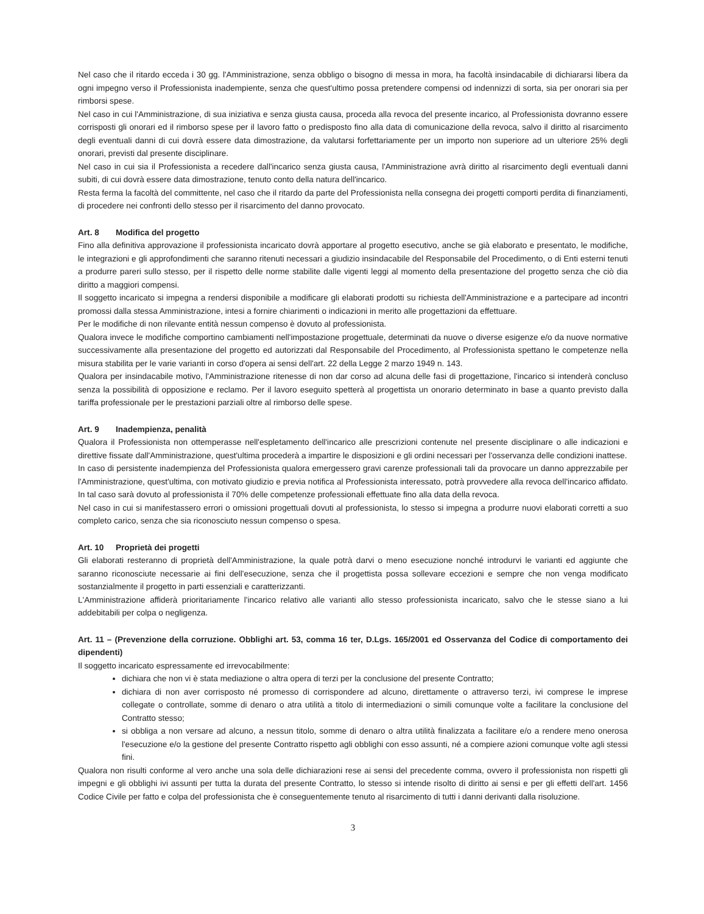Nel caso che il ritardo ecceda i 30 gg. l'Amministrazione, senza obbligo o bisogno di messa in mora, ha facoltà insindacabile di dichiararsi libera da ogni impegno verso il Professionista inadempiente, senza che quest'ultimo possa pretendere compensi od indennizzi di sorta, sia per onorari sia per rimborsi spese.
Nel caso in cui l'Amministrazione, di sua iniziativa e senza giusta causa, proceda alla revoca del presente incarico, al Professionista dovranno essere corrisposti gli onorari ed il rimborso spese per il lavoro fatto o predisposto fino alla data di comunicazione della revoca, salvo il diritto al risarcimento degli eventuali danni di cui dovrà essere data dimostrazione, da valutarsi forfettariamente per un importo non superiore ad un ulteriore 25% degli onorari, previsti dal presente disciplinare.
Nel caso in cui sia il Professionista a recedere dall'incarico senza giusta causa, l'Amministrazione avrà diritto al risarcimento degli eventuali danni subiti, di cui dovrà essere data dimostrazione, tenuto conto della natura dell'incarico.
Resta ferma la facoltà del committente, nel caso che il ritardo da parte del Professionista nella consegna dei progetti comporti perdita di finanziamenti, di procedere nei confronti dello stesso per il risarcimento del danno provocato.
Art. 8 Modifica del progetto
Fino alla definitiva approvazione il professionista incaricato dovrà apportare al progetto esecutivo, anche se già elaborato e presentato, le modifiche, le integrazioni e gli approfondimenti che saranno ritenuti necessari a giudizio insindacabile del Responsabile del Procedimento, o di Enti esterni tenuti a produrre pareri sullo stesso, per il rispetto delle norme stabilite dalle vigenti leggi al momento della presentazione del progetto senza che ciò dia diritto a maggiori compensi.
Il soggetto incaricato si impegna a rendersi disponibile a modificare gli elaborati prodotti su richiesta dell'Amministrazione e a partecipare ad incontri promossi dalla stessa Amministrazione, intesi a fornire chiarimenti o indicazioni in merito alle progettazioni da effettuare.
Per le modifiche di non rilevante entità nessun compenso è dovuto al professionista.
Qualora invece le modifiche comportino cambiamenti nell'impostazione progettuale, determinati da nuove o diverse esigenze e/o da nuove normative successivamente alla presentazione del progetto ed autorizzati dal Responsabile del Procedimento, al Professionista spettano le competenze nella misura stabilita per le varie varianti in corso d'opera ai sensi dell'art. 22 della Legge 2 marzo 1949 n. 143.
Qualora per insindacabile motivo, l'Amministrazione ritenesse di non dar corso ad alcuna delle fasi di progettazione, l'incarico si intenderà concluso senza la possibilità di opposizione e reclamo. Per il lavoro eseguito spetterà al progettista un onorario determinato in base a quanto previsto dalla tariffa professionale per le prestazioni parziali oltre al rimborso delle spese.
Art. 9 Inadempienza, penalità
Qualora il Professionista non ottemperasse nell'espletamento dell'incarico alle prescrizioni contenute nel presente disciplinare o alle indicazioni e direttive fissate dall'Amministrazione, quest'ultima procederà a impartire le disposizioni e gli ordini necessari per l'osservanza delle condizioni inattese.
In caso di persistente inadempienza del Professionista qualora emergessero gravi carenze professionali tali da provocare un danno apprezzabile per l'Amministrazione, quest'ultima, con motivato giudizio e previa notifica al Professionista interessato, potrà provvedere alla revoca dell'incarico affidato. In tal caso sarà dovuto al professionista il 70% delle competenze professionali effettuate fino alla data della revoca.
Nel caso in cui si manifestassero errori o omissioni progettuali dovuti al professionista, lo stesso si impegna a produrre nuovi elaborati corretti a suo completo carico, senza che sia riconosciuto nessun compenso o spesa.
Art. 10 Proprietà dei progetti
Gli elaborati resteranno di proprietà dell'Amministrazione, la quale potrà darvi o meno esecuzione nonché introdurvi le varianti ed aggiunte che saranno riconosciute necessarie ai fini dell'esecuzione, senza che il progettista possa sollevare eccezioni e sempre che non venga modificato sostanzialmente il progetto in parti essenziali e caratterizzanti.
L'Amministrazione affiderà prioritariamente l'incarico relativo alle varianti allo stesso professionista incaricato, salvo che le stesse siano a lui addebitabili per colpa o negligenza.
Art. 11 – (Prevenzione della corruzione. Obblighi art. 53, comma 16 ter, D.Lgs. 165/2001 ed Osservanza del Codice di comportamento dei dipendenti)
Il soggetto incaricato espressamente ed irrevocabilmente:
dichiara che non vi è stata mediazione o altra opera di terzi per la conclusione del presente Contratto;
dichiara di non aver corrisposto né promesso di corrispondere ad alcuno, direttamente o attraverso terzi, ivi comprese le imprese collegate o controllate, somme di denaro o atra utilità a titolo di intermediazioni o simili comunque volte a facilitare la conclusione del Contratto stesso;
si obbliga a non versare ad alcuno, a nessun titolo, somme di denaro o altra utilità finalizzata a facilitare e/o a rendere meno onerosa l'esecuzione e/o la gestione del presente Contratto rispetto agli obblighi con esso assunti, né a compiere azioni comunque volte agli stessi fini.
Qualora non risulti conforme al vero anche una sola delle dichiarazioni rese ai sensi del precedente comma, ovvero il professionista non rispetti gli impegni e gli obblighi ivi assunti per tutta la durata del presente Contratto, lo stesso si intende risolto di diritto ai sensi e per gli effetti dell'art. 1456 Codice Civile per fatto e colpa del professionista che è conseguentemente tenuto al risarcimento di tutti i danni derivanti dalla risoluzione.
3